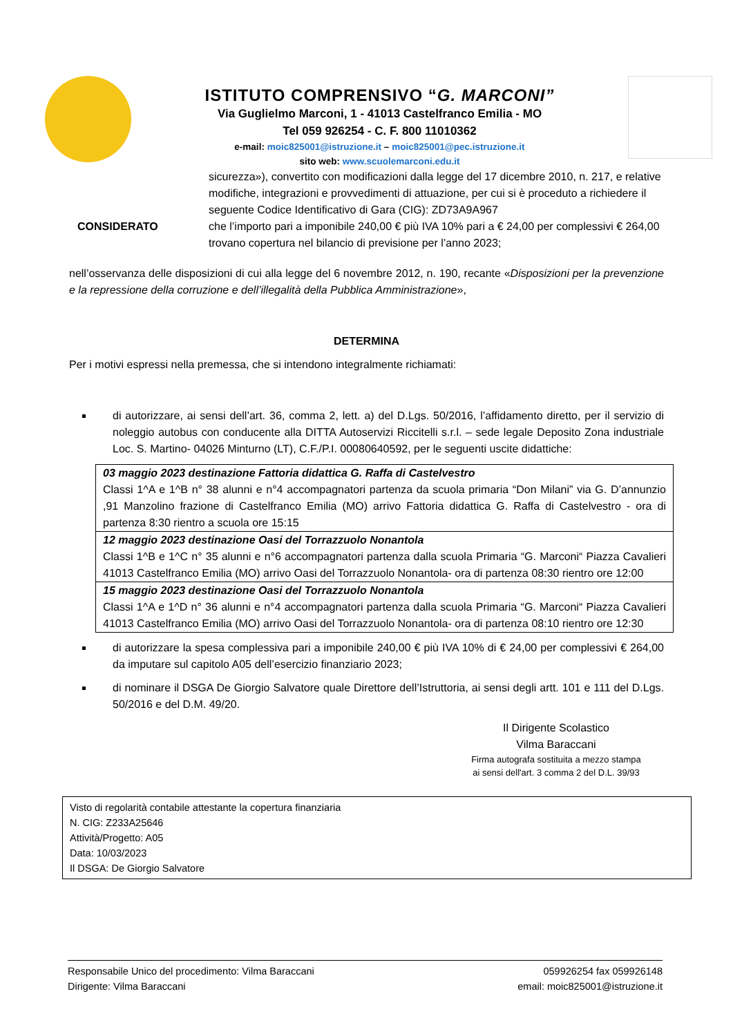ISTITUTO COMPRENSIVO “G. MARCONI”
Via Guglielmo Marconi, 1 - 41013 Castelfranco Emilia - MO
Tel 059 926254 - C. F. 800 11010362
e-mail: moic825001@istruzione.it – moic825001@pec.istruzione.it
sito web: www.scuolemarconi.edu.it
sicurezza»), convertito con modificazioni dalla legge del 17 dicembre 2010, n. 217, e relative modifiche, integrazioni e provvedimenti di attuazione, per cui si è proceduto a richiedere il seguente Codice Identificativo di Gara (CIG): ZD73A9A967
CONSIDERATO che l’importo pari a imponibile 240,00 € più IVA 10% pari a € 24,00 per complessivi € 264,00 trovano copertura nel bilancio di previsione per l’anno 2023;
nell’osservanza delle disposizioni di cui alla legge del 6 novembre 2012, n. 190, recante «Disposizioni per la prevenzione e la repressione della corruzione e dell’illegalità della Pubblica Amministrazione»,
DETERMINA
Per i motivi espressi nella premessa, che si intendono integralmente richiamati:
di autorizzare, ai sensi dell’art. 36, comma 2, lett. a) del D.Lgs. 50/2016, l’affidamento diretto, per il servizio di noleggio autobus con conducente alla DITTA Autoservizi Riccitelli s.r.l. – sede legale Deposito Zona industriale Loc. S. Martino- 04026 Minturno (LT), C.F./P.I. 00080640592, per le seguenti uscite didattiche:
| 03 maggio 2023 destinazione Fattoria didattica G. Raffa di Castelvestro Classi 1^A e 1^B n° 38 alunni e n°4 accompagnatori partenza da scuola primaria “Don Milani” via G. D’annunzio ,91 Manzolino frazione di Castelfranco Emilia (MO) arrivo Fattoria didattica G. Raffa di Castelvestro - ora di partenza 8:30 rientro a scuola ore 15:15 |
| 12 maggio 2023 destinazione Oasi del Torrazzuolo Nonantola Classi 1^B e 1^C n° 35 alunni e n°6 accompagnatori partenza dalla scuola Primaria “G. Marconi“ Piazza Cavalieri 41013 Castelfranco Emilia (MO) arrivo Oasi del Torrazzuolo Nonantola- ora di partenza 08:30 rientro ore 12:00 |
| 15 maggio 2023 destinazione Oasi del Torrazzuolo Nonantola Classi 1^A e 1^D n° 36 alunni e n°4 accompagnatori partenza dalla scuola Primaria “G. Marconi“ Piazza Cavalieri 41013 Castelfranco Emilia (MO) arrivo Oasi del Torrazzuolo Nonantola- ora di partenza 08:10 rientro ore 12:30 |
di autorizzare la spesa complessiva pari a imponibile 240,00 € più IVA 10% di € 24,00 per complessivi € 264,00 da imputare sul capitolo A05 dell’esercizio finanziario 2023;
di nominare il DSGA De Giorgio Salvatore quale Direttore dell’Istruttoria, ai sensi degli artt. 101 e 111 del D.Lgs. 50/2016 e del D.M. 49/20.
Il Dirigente Scolastico
Vilma Baraccani
Firma autografa sostituita a mezzo stampa
ai sensi dell'art. 3 comma 2 del D.L. 39/93
Visto di regolarità contabile attestante la copertura finanziaria
N. CIG: Z233A25646
Attività/Progetto: A05
Data: 10/03/2023
Il DSGA: De Giorgio Salvatore
Responsabile Unico del procedimento: Vilma Baraccani
Dirigente: Vilma Baraccani
059926254 fax 059926148
email: moic825001@istruzione.it